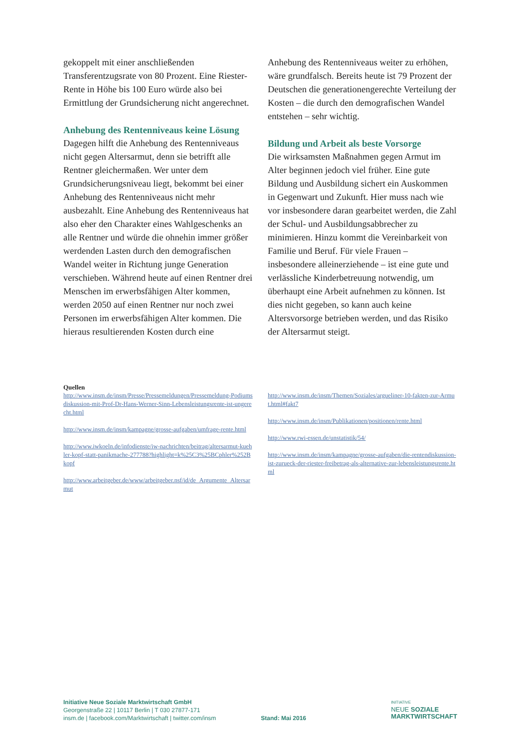gekoppelt mit einer anschließenden Transferentzugsrate von 80 Prozent. Eine Riester-Rente in Höhe bis 100 Euro würde also bei Ermittlung der Grundsicherung nicht angerechnet.
Anhebung des Rentenniveaus keine Lösung
Dagegen hilft die Anhebung des Rentenniveaus nicht gegen Altersarmut, denn sie betrifft alle Rentner gleichermaßen. Wer unter dem Grundsicherungsniveau liegt, bekommt bei einer Anhebung des Rentenniveaus nicht mehr ausbezahlt. Eine Anhebung des Rentenniveaus hat also eher den Charakter eines Wahlgeschenks an alle Rentner und würde die ohnehin immer größer werdenden Lasten durch den demografischen Wandel weiter in Richtung junge Generation verschieben. Während heute auf einen Rentner drei Menschen im erwerbsfähigen Alter kommen, werden 2050 auf einen Rentner nur noch zwei Personen im erwerbsfähigen Alter kommen. Die hieraus resultierenden Kosten durch eine
Anhebung des Rentenniveaus weiter zu erhöhen, wäre grundfalsch. Bereits heute ist 79 Prozent der Deutschen die generationengerechte Verteilung der Kosten – die durch den demografischen Wandel entstehen – sehr wichtig.
Bildung und Arbeit als beste Vorsorge
Die wirksamsten Maßnahmen gegen Armut im Alter beginnen jedoch viel früher. Eine gute Bildung und Ausbildung sichert ein Auskommen in Gegenwart und Zukunft. Hier muss nach wie vor insbesondere daran gearbeitet werden, die Zahl der Schul- und Ausbildungsabbrecher zu minimieren. Hinzu kommt die Vereinbarkeit von Familie und Beruf. Für viele Frauen – insbesondere alleinerziehende – ist eine gute und verlässliche Kinderbetreuung notwendig, um überhaupt eine Arbeit aufnehmen zu können. Ist dies nicht gegeben, so kann auch keine Altersvorsorge betrieben werden, und das Risiko der Altersarmut steigt.
Quellen
http://www.insm.de/insm/Presse/Pressemeldungen/Pressemeldung-Podiumsdiskussion-mit-Prof-Dr-Hans-Werner-Sinn-Lebensleistungsrente-ist-ungerecht.html
http://www.insm.de/insm/kampagne/grosse-aufgaben/umfrage-rente.html
http://www.iwkoeln.de/infodienste/iw-nachrichten/beitrag/altersarmut-kuehler-kopf-statt-panikmache-277788?highlight=k%25C3%25BCphler%252Bkopf
http://www.arbeitgeber.de/www/arbeitgeber.nsf/id/de_Argumente_Altersarmut
http://www.insm.de/insm/Themen/Soziales/argueliner-10-fakten-zur-Armut.html#fakt7
http://www.insm.de/insm/Publikationen/positionen/rente.html
http://www.rwi-essen.de/unstatistik/54/
http://www.insm.de/insm/kampagne/grosse-aufgaben/die-rentendiskussion-ist-zurueck-der-riester-freibetrag-als-alternative-zur-lebensleistungsrente.html
Initiative Neue Soziale Marktwirtschaft GmbH
Georgenstraße 22 | 10117 Berlin | T 030 27877-171
insm.de | facebook.com/Marktwirtschaft | twitter.com/insm
Stand: Mai 2016
INITIATIVE
NEUE SOZIALE
MARKTWIRTSCHAFT